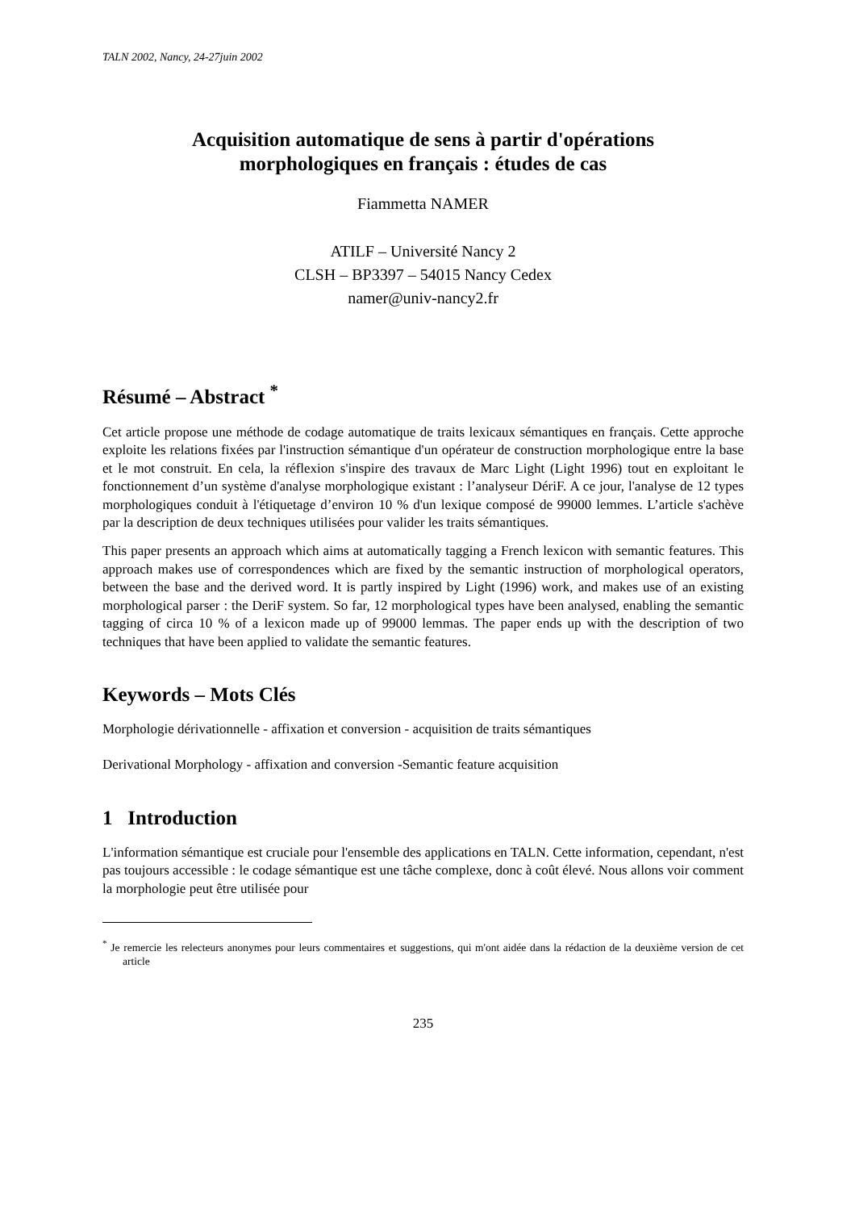TALN 2002, Nancy, 24-27juin 2002
Acquisition automatique de sens à partir d'opérations
morphologiques en français : études de cas
Fiammetta NAMER
ATILF – Université Nancy 2
CLSH – BP3397 – 54015 Nancy Cedex
namer@univ-nancy2.fr
Résumé – Abstract <sup>*</sup>
Cet article propose une méthode de codage automatique de traits lexicaux sémantiques en français. Cette approche exploite les relations fixées par l'instruction sémantique d'un opérateur de construction morphologique entre la base et le mot construit. En cela, la réflexion s'inspire des travaux de Marc Light (Light 1996) tout en exploitant le fonctionnement d’un système d'analyse morphologique existant : l’analyseur DériF. A ce jour, l'analyse de 12 types morphologiques conduit à l'étiquetage d’environ 10 % d'un lexique composé de 99000 lemmes. L’article s'achève par la description de deux techniques utilisées pour valider les traits sémantiques.
This paper presents an approach which aims at automatically tagging a French lexicon with semantic features. This approach makes use of correspondences which are fixed by the semantic instruction of morphological operators, between the base and the derived word. It is partly inspired by Light (1996) work, and makes use of an existing morphological parser : the DeriF system. So far, 12 morphological types have been analysed, enabling the semantic tagging of circa 10 % of a lexicon made up of 99000 lemmas. The paper ends up with the description of two techniques that have been applied to validate the semantic features.
Keywords – Mots Clés
Morphologie dérivationnelle - affixation et conversion - acquisition de traits sémantiques
Derivational Morphology - affixation and conversion -Semantic feature acquisition
1 Introduction
L'information sémantique est cruciale pour l'ensemble des applications en TALN. Cette information, cependant, n'est pas toujours accessible : le codage sémantique est une tâche complexe, donc à coût élevé. Nous allons voir comment la morphologie peut être utilisée pour
<sup>*</sup> Je remercie les relecteurs anonymes pour leurs commentaires et suggestions, qui m'ont aidée dans la rédaction de la deuxième version de cet article
235